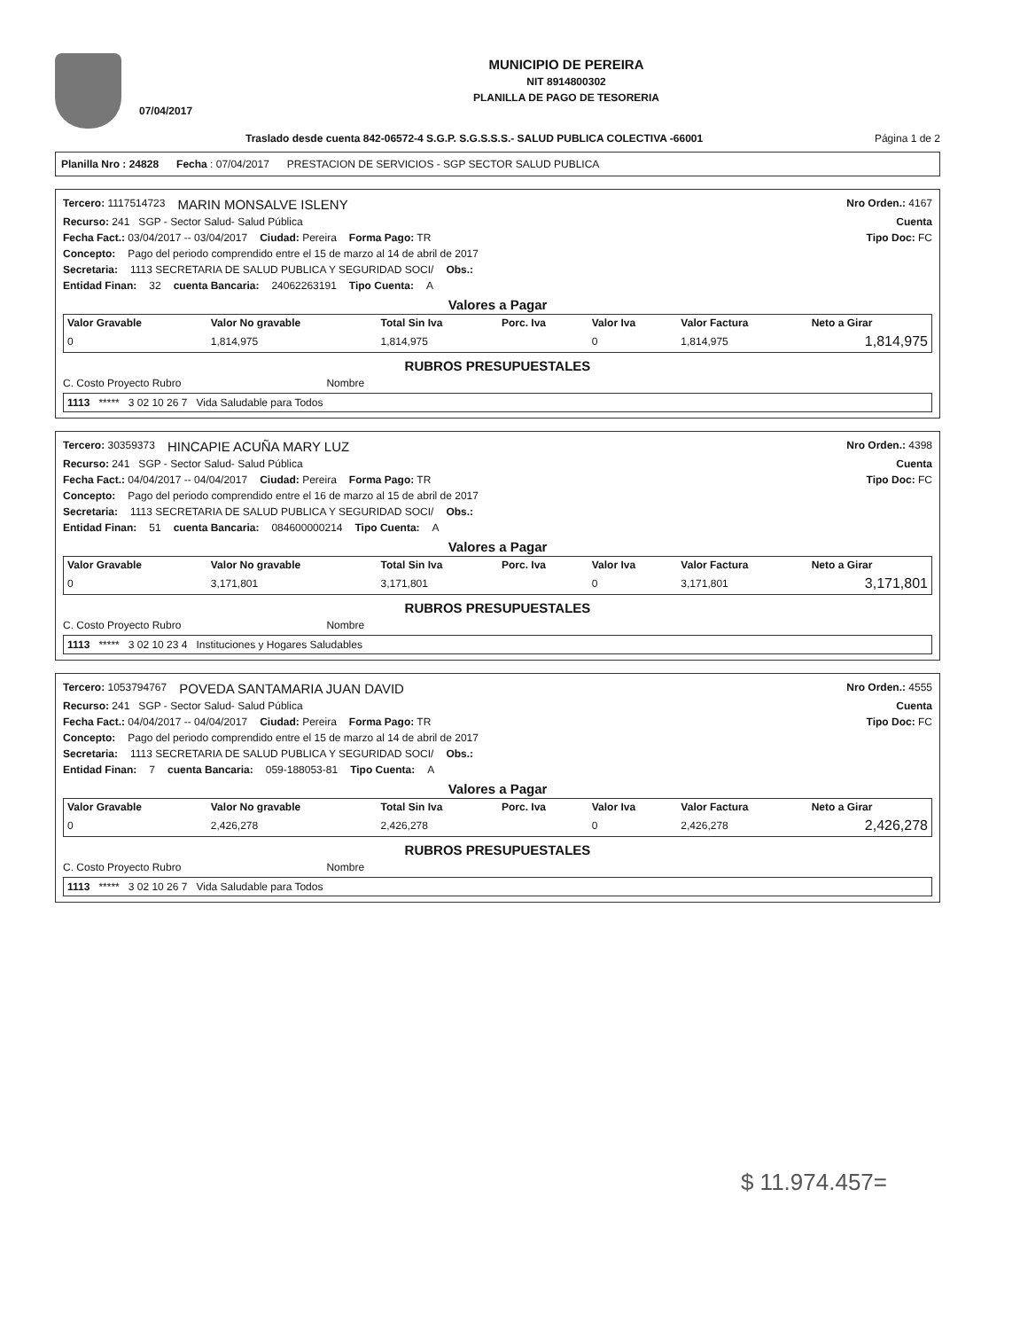07/04/2017
MUNICIPIO DE PEREIRA
NIT 8914800302
PLANILLA DE PAGO DE TESORERIA
Traslado desde cuenta 842-06572-4 S.G.P. S.G.S.S.S.- SALUD PUBLICA COLECTIVA -66001 Página 1 de 2
Planilla Nro : 24828 Fecha : 07/04/2017 PRESTACION DE SERVICIOS - SGP SECTOR SALUD PUBLICA
Tercero: 1117514723 MARIN MONSALVE ISLENY Nro Orden.: 4167
Recurso: 241 SGP - Sector Salud- Salud Pública Cuenta
Fecha Fact.: 03/04/2017 -- 03/04/2017 Ciudad: Pereira Forma Pago: TR Tipo Doc: FC
Concepto: Pago del periodo comprendido entre el 15 de marzo al 14 de abril de 2017
Secretaria: 1113 SECRETARIA DE SALUD PUBLICA Y SEGURIDAD SOCI/ Obs.:
Entidad Finan: 32 cuenta Bancaria: 24062263191 Tipo Cuenta: A
Valores a Pagar
| Valor Gravable | Valor No gravable | Total Sin Iva | Porc. Iva | Valor Iva | Valor Factura | Neto a Girar |
| --- | --- | --- | --- | --- | --- | --- |
| 0 | 1,814,975 | 1,814,975 | | 0 | 1,814,975 | 1,814,975 |
RUBROS PRESUPUESTALES
C. Costo Proyecto Rubro Nombre
| 1113 ***** 3 02 10 26 7 Vida Saludable para Todos |
Tercero: 30359373 HINCAPIE ACUÑA MARY LUZ Nro Orden.: 4398
Recurso: 241 SGP - Sector Salud- Salud Pública Cuenta
Fecha Fact.: 04/04/2017 -- 04/04/2017 Ciudad: Pereira Forma Pago: TR Tipo Doc: FC
Concepto: Pago del periodo comprendido entre el 16 de marzo al 15 de abril de 2017
Secretaria: 1113 SECRETARIA DE SALUD PUBLICA Y SEGURIDAD SOCI/ Obs.:
Entidad Finan: 51 cuenta Bancaria: 084600000214 Tipo Cuenta: A
Valores a Pagar
| Valor Gravable | Valor No gravable | Total Sin Iva | Porc. Iva | Valor Iva | Valor Factura | Neto a Girar |
| --- | --- | --- | --- | --- | --- | --- |
| 0 | 3,171,801 | 3,171,801 | | 0 | 3,171,801 | 3,171,801 |
RUBROS PRESUPUESTALES
C. Costo Proyecto Rubro Nombre
| 1113 ***** 3 02 10 23 4 Instituciones y Hogares Saludables |
Tercero: 1053794767 POVEDA SANTAMARIA JUAN DAVID Nro Orden.: 4555
Recurso: 241 SGP - Sector Salud- Salud Pública Cuenta
Fecha Fact.: 04/04/2017 -- 04/04/2017 Ciudad: Pereira Forma Pago: TR Tipo Doc: FC
Concepto: Pago del periodo comprendido entre el 15 de marzo al 14 de abril de 2017
Secretaria: 1113 SECRETARIA DE SALUD PUBLICA Y SEGURIDAD SOCI/ Obs.:
Entidad Finan: 7 cuenta Bancaria: 059-188053-81 Tipo Cuenta: A
Valores a Pagar
| Valor Gravable | Valor No gravable | Total Sin Iva | Porc. Iva | Valor Iva | Valor Factura | Neto a Girar |
| --- | --- | --- | --- | --- | --- | --- |
| 0 | 2,426,278 | 2,426,278 | | 0 | 2,426,278 | 2,426,278 |
RUBROS PRESUPUESTALES
C. Costo Proyecto Rubro Nombre
| 1113 ***** 3 02 10 26 7 Vida Saludable para Todos |
$ 11.974.457=